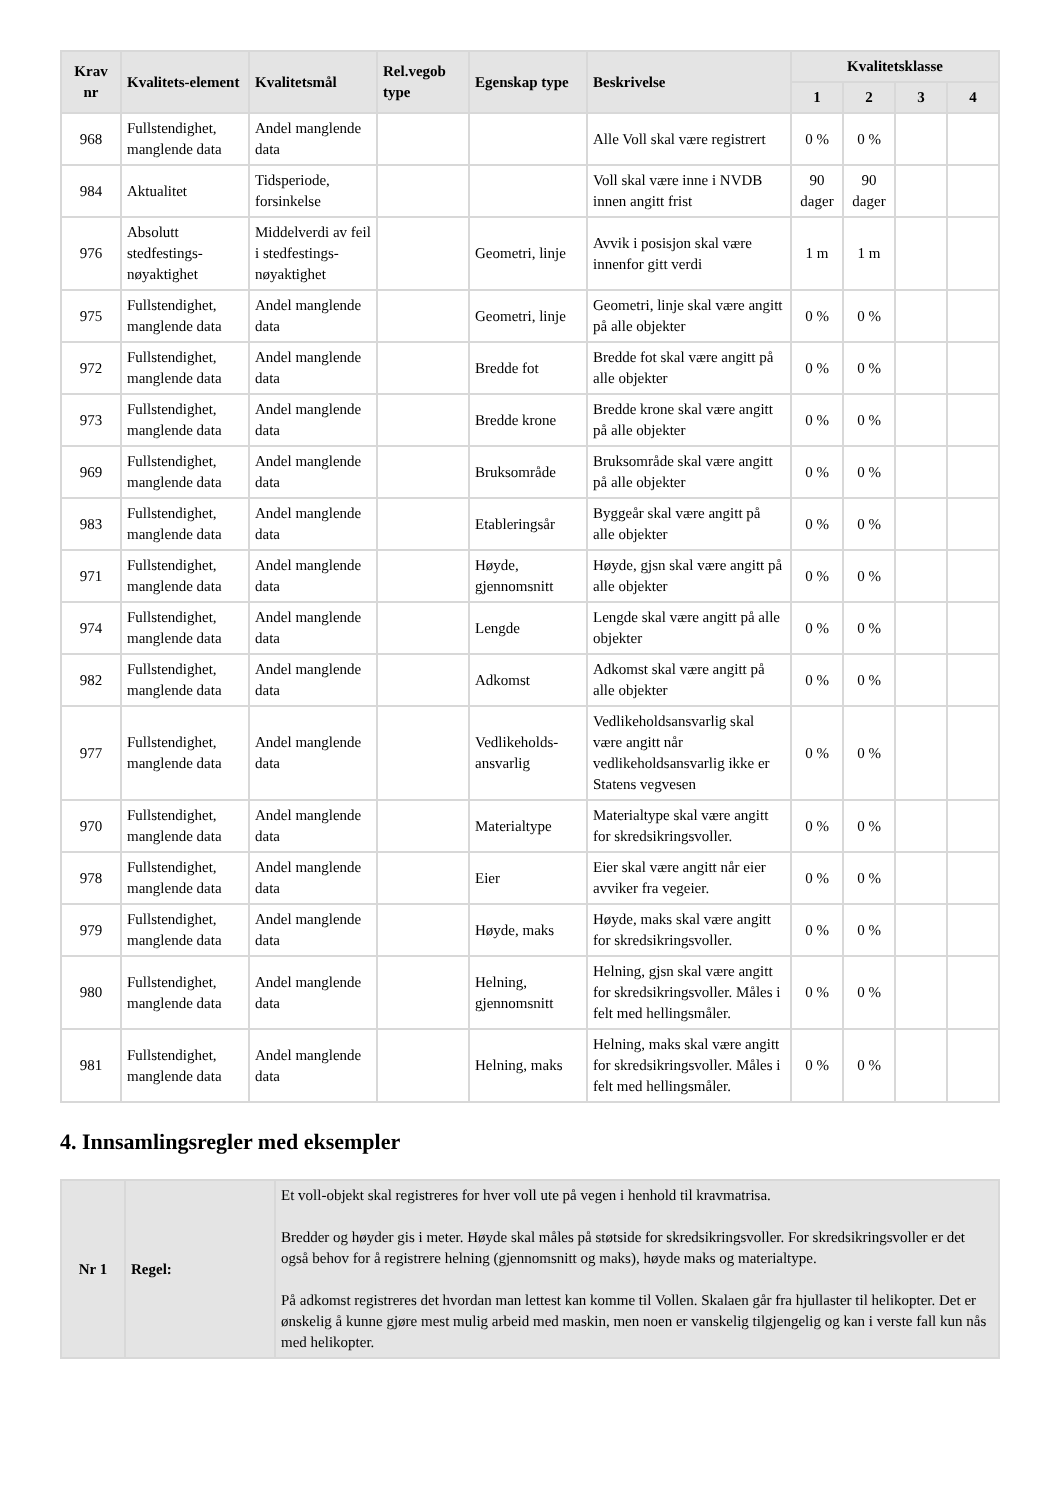| Krav nr | Kvalitets-element | Kvalitetsmål | Rel.vegob type | Egenskap type | Beskrivelse | Kvalitetsklasse | | | |
| --- | --- | --- | --- | --- | --- | --- | --- | --- | --- |
| | | | | | | 1 | 2 | 3 | 4 |
| 968 | Fullstendighet, manglende data | Andel manglende data | | | Alle Voll skal være registrert | 0 % | 0 % | | |
| 984 | Aktualitet | Tidsperiode, forsinkelse | | | Voll skal være inne i NVDB innen angitt frist | 90 dager | 90 dager | | |
| 976 | Absolutt stedfestings-nøyaktighet | Middelverdi av feil i stedfestings-nøyaktighet | | Geometri, linje | Avvik i posisjon skal være innenfor gitt verdi | 1 m | 1 m | | |
| 975 | Fullstendighet, manglende data | Andel manglende data | | Geometri, linje | Geometri, linje skal være angitt på alle objekter | 0 % | 0 % | | |
| 972 | Fullstendighet, manglende data | Andel manglende data | | Bredde fot | Bredde fot skal være angitt på alle objekter | 0 % | 0 % | | |
| 973 | Fullstendighet, manglende data | Andel manglende data | | Bredde krone | Bredde krone skal være angitt på alle objekter | 0 % | 0 % | | |
| 969 | Fullstendighet, manglende data | Andel manglende data | | Bruksområde | Bruksområde skal være angitt på alle objekter | 0 % | 0 % | | |
| 983 | Fullstendighet, manglende data | Andel manglende data | | Etableringsår | Byggeår skal være angitt på alle objekter | 0 % | 0 % | | |
| 971 | Fullstendighet, manglende data | Andel manglende data | | Høyde, gjennomsnitt | Høyde, gjsn skal være angitt på alle objekter | 0 % | 0 % | | |
| 974 | Fullstendighet, manglende data | Andel manglende data | | Lengde | Lengde skal være angitt på alle objekter | 0 % | 0 % | | |
| 982 | Fullstendighet, manglende data | Andel manglende data | | Adkomst | Adkomst skal være angitt på alle objekter | 0 % | 0 % | | |
| 977 | Fullstendighet, manglende data | Andel manglende data | | Vedlikeholds-ansvarlig | Vedlikeholdsansvarlig skal være angitt når vedlikeholdsansvarlig ikke er Statens vegvesen | 0 % | 0 % | | |
| 970 | Fullstendighet, manglende data | Andel manglende data | | Materialtype | Materialtype skal være angitt for skredsikringsvoller. | 0 % | 0 % | | |
| 978 | Fullstendighet, manglende data | Andel manglende data | | Eier | Eier skal være angitt når eier avviker fra vegeier. | 0 % | 0 % | | |
| 979 | Fullstendighet, manglende data | Andel manglende data | | Høyde, maks | Høyde, maks skal være angitt for skredsikringsvoller. | 0 % | 0 % | | |
| 980 | Fullstendighet, manglende data | Andel manglende data | | Helning, gjennomsnitt | Helning, gjsn skal være angitt for skredsikringsvoller. Måles i felt med hellingsmåler. | 0 % | 0 % | | |
| 981 | Fullstendighet, manglende data | Andel manglende data | | Helning, maks | Helning, maks skal være angitt for skredsikringsvoller. Måles i felt med hellingsmåler. | 0 % | 0 % | | |
4. Innsamlingsregler med eksempler
| Nr 1 | Regel: | Et voll-objekt skal registreres for hver voll ute på vegen i henhold til kravmatrisa. Bredder og høyder gis i meter. Høyde skal måles på støtside for skredsikringsvoller. For skredsikringsvoller er det også behov for å registrere helning (gjennomsnitt og maks), høyde maks og materialtype. På adkomst registreres det hvordan man lettest kan komme til Vollen. Skalaen går fra hjullaster til helikopter. Det er ønskelig å kunne gjøre mest mulig arbeid med maskin, men noen er vanskelig tilgjengelig og kan i verste fall kun nås med helikopter. |